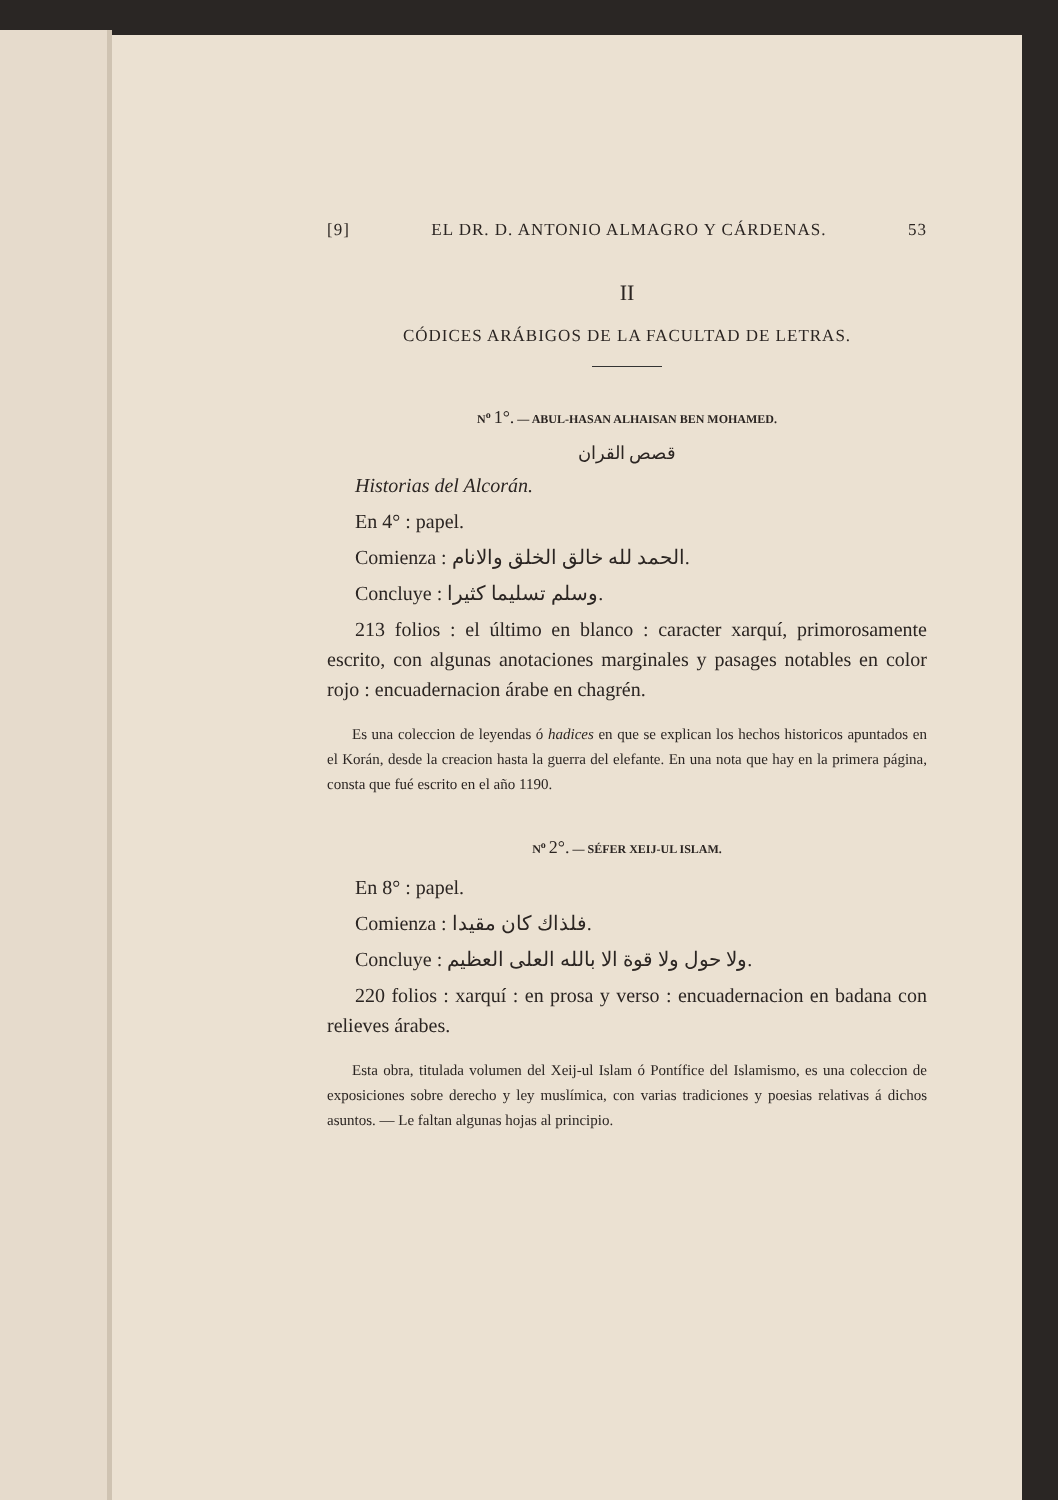[9] EL DR. D. ANTONIO ALMAGRO Y CÁRDENAS. 53
II
CÓDICES ARÁBIGOS DE LA FACULTAD DE LETRAS.
N<sup>o</sup> 1°. — ABUL-HASAN ALHAISAN BEN MOHAMED.
قصص القران
Historias del Alcorán.
En 4° : papel.
Comienza : الحمد لله خالق الخلق والانام.
Concluye : وسلم تسليما كثيرا.
213 folios : el último en blanco : caracter xarquí, primorosamente escrito, con algunas anotaciones marginales y pasages notables en color rojo : encuadernacion árabe en chagrén.
Es una coleccion de leyendas ó hadices en que se explican los hechos historicos apuntados en el Korán, desde la creacion hasta la guerra del elefante. En una nota que hay en la primera página, consta que fué escrito en el año 1190.
N<sup>o</sup> 2°. — SÉFER XEIJ-UL ISLAM.
En 8° : papel.
Comienza : فلذاك كان مقيدا.
Concluye : ولا حول ولا قوة الا بالله العلى العظيم.
220 folios : xarquí : en prosa y verso : encuadernacion en badana con relieves árabes.
Esta obra, titulada volumen del Xeij-ul Islam ó Pontífice del Islamismo, es una coleccion de exposiciones sobre derecho y ley muslímica, con varias tradiciones y poesias relativas á dichos asuntos. — Le faltan algunas hojas al principio.